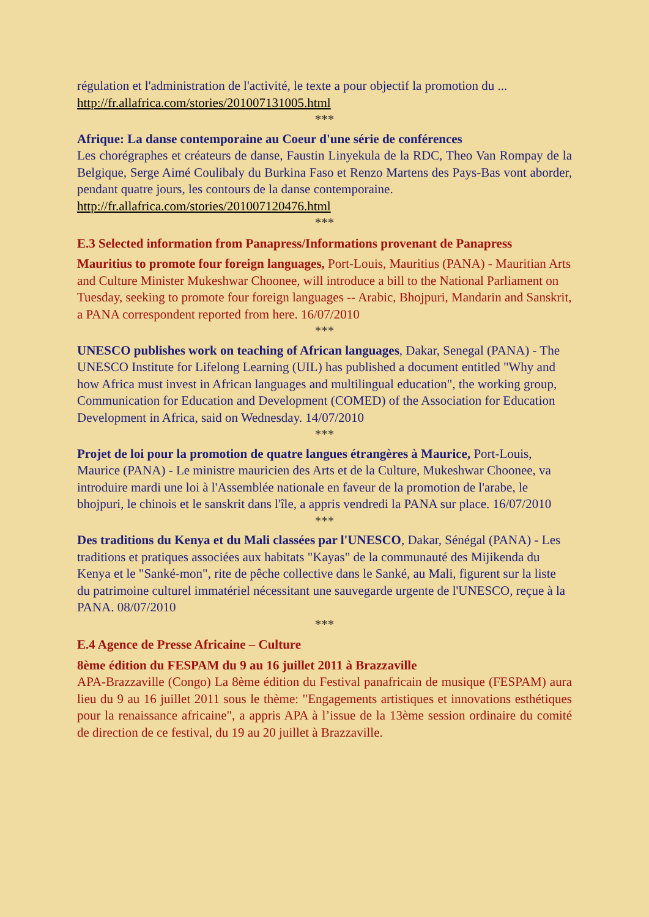régulation et l'administration de l'activité, le texte a pour objectif la promotion du ...
http://fr.allafrica.com/stories/201007131005.html
***
Afrique: La danse contemporaine au Coeur d'une série de conférences
Les chorégraphes et créateurs de danse, Faustin Linyekula de la RDC, Theo Van Rompay de la Belgique, Serge Aimé Coulibaly du Burkina Faso et Renzo Martens des Pays-Bas vont aborder, pendant quatre jours, les contours de la danse contemporaine.
http://fr.allafrica.com/stories/201007120476.html
***
E.3 Selected information from Panapress/Informations provenant de Panapress
Mauritius to promote four foreign languages, Port-Louis, Mauritius (PANA) - Mauritian Arts and Culture Minister Mukeshwar Choonee, will introduce a bill to the National Parliament on Tuesday, seeking to promote four foreign languages -- Arabic, Bhojpuri, Mandarin and Sanskrit, a PANA correspondent reported from here. 16/07/2010
***
UNESCO publishes work on teaching of African languages, Dakar, Senegal (PANA) - The UNESCO Institute for Lifelong Learning (UIL) has published a document entitled "Why and how Africa must invest in African languages and multilingual education", the working group, Communication for Education and Development (COMED) of the Association for Education Development in Africa, said on Wednesday. 14/07/2010
***
Projet de loi pour la promotion de quatre langues étrangères à Maurice, Port-Louis, Maurice (PANA) - Le ministre mauricien des Arts et de la Culture, Mukeshwar Choonee, va introduire mardi une loi à l'Assemblée nationale en faveur de la promotion de l'arabe, le bhojpuri, le chinois et le sanskrit dans l'île, a appris vendredi la PANA sur place. 16/07/2010
***
Des traditions du Kenya et du Mali classées par l'UNESCO, Dakar, Sénégal (PANA) - Les traditions et pratiques associées aux habitats "Kayas" de la communauté des Mijikenda du Kenya et le "Sanké-mon", rite de pêche collective dans le Sanké, au Mali, figurent sur la liste du patrimoine culturel immatériel nécessitant une sauvegarde urgente de l'UNESCO, reçue à la PANA. 08/07/2010
***
E.4 Agence de Presse Africaine – Culture
8ème édition du FESPAM du 9 au 16 juillet 2011 à Brazzaville
APA-Brazzaville (Congo) La 8ème édition du Festival panafricain de musique (FESPAM) aura lieu du 9 au 16 juillet 2011 sous le thème: "Engagements artistiques et innovations esthétiques pour la renaissance africaine", a appris APA à l’issue de la 13ème session ordinaire du comité de direction de ce festival, du 19 au 20 juillet à Brazzaville.